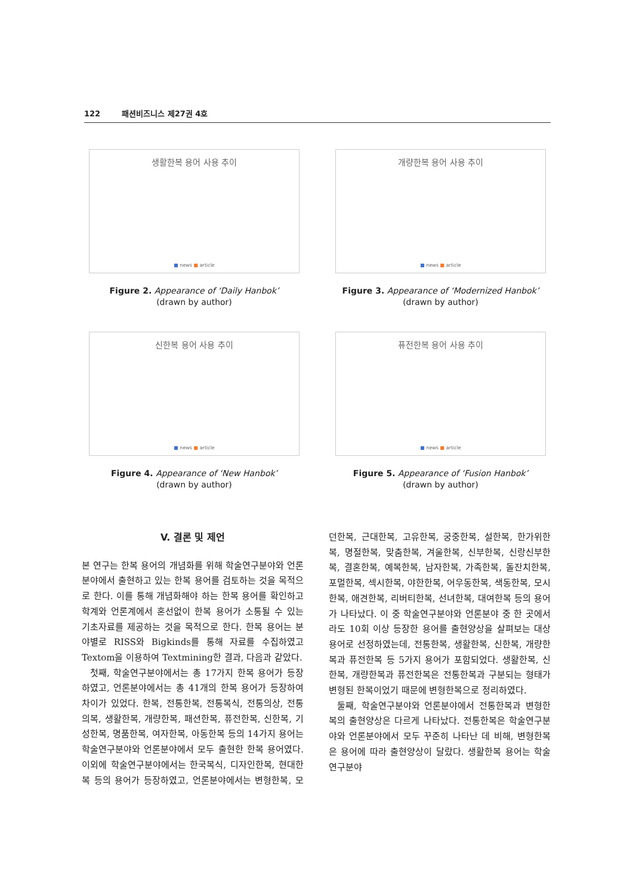122 패션비즈니스 제27권 4호
생활한복 용어 사용 추이
■ news ■ article
Figure 2. Appearance of ‘Daily Hanbok’
(drawn by author)
개량한복 용어 사용 추이
■ news ■ article
Figure 3. Appearance of ‘Modernized Hanbok’
(drawn by author)
신한복 용어 사용 추이
■ news ■ article
Figure 4. Appearance of ‘New Hanbok’
(drawn by author)
퓨전한복 용어 사용 추이
■ news ■ article
Figure 5. Appearance of ‘Fusion Hanbok’
(drawn by author)
V. 결론 및 제언
본 연구는 한복 용어의 개념화를 위해 학술연구분야와 언론분야에서 출현하고 있는 한복 용어를 검토하는 것을 목적으로 한다. 이를 통해 개념화해야 하는 한복 용어를 확인하고 학계와 언론계에서 혼선없이 한복 용어가 소통될 수 있는 기초자료를 제공하는 것을 목적으로 한다. 한복 용어는 분야별로 RISS와 Bigkinds를 통해 자료를 수집하였고 Textom을 이용하여 Textmining한 결과, 다음과 같았다.
첫째, 학술연구분야에서는 총 17가지 한복 용어가 등장하였고, 언론분야에서는 총 41개의 한복 용어가 등장하여 차이가 있었다. 한복, 전통한복, 전통복식, 전통의상, 전통의복, 생활한복, 개량한복, 패션한복, 퓨전한복, 신한복, 기성한복, 명품한복, 여자한복, 아동한복 등의 14가지 용어는 학술연구분야와 언론분야에서 모두 출현한 한복 용어였다. 이외에 학술연구분야에서는 한국복식, 디자인한복, 현대한복 등의 용어가 등장하였고, 언론분야에서는 변형한복, 모던한복, 근대한복, 고유한복, 궁중한복, 설한복, 한가위한복, 명절한복, 맞춤한복, 겨울한복, 신부한복, 신랑신부한복, 결혼한복, 예복한복, 남자한복, 가족한복, 돌잔치한복, 포멀한복, 섹시한복, 야한한복, 어우동한복, 색동한복, 모시한복, 애견한복, 리버티한복, 선녀한복, 대여한복 등의 용어가 나타났다. 이 중 학술연구분야와 언론분야 중 한 곳에서라도 10회 이상 등장한 용어를 출현양상을 살펴보는 대상용어로 선정하였는데, 전통한복, 생활한복, 신한복, 개량한복과 퓨전한복 등 5가지 용어가 포함되었다. 생활한복, 신한복, 개량한복과 퓨전한복은 전통한복과 구분되는 형태가 변형된 한복이었기 때문에 변형한복으로 정리하였다.
둘째, 학술연구분야와 언론분야에서 전통한복과 변형한복의 출현양상은 다르게 나타났다. 전통한복은 학술연구분야와 언론분야에서 모두 꾸준히 나타난 데 비해, 변형한복은 용어에 따라 출현양상이 달랐다. 생활한복 용어는 학술연구분야